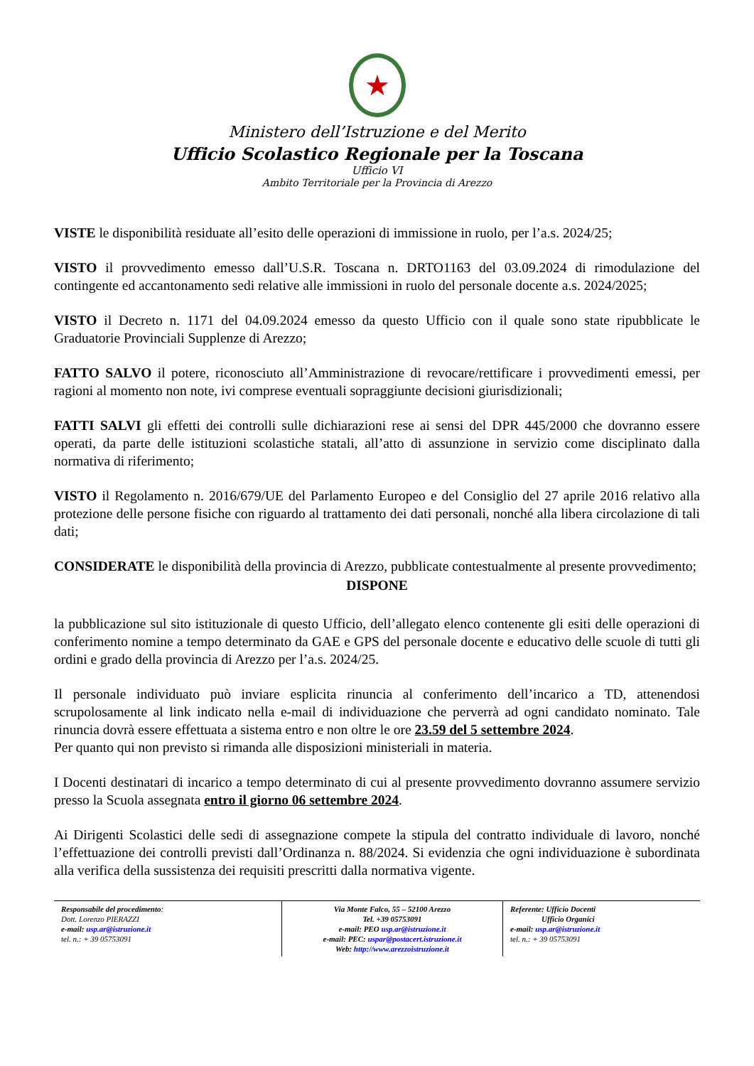★
Ministero dell’Istruzione e del Merito
Ufficio Scolastico Regionale per la Toscana
Ufficio VI
Ambito Territoriale per la Provincia di Arezzo
VISTE le disponibilità residuate all’esito delle operazioni di immissione in ruolo, per l’a.s. 2024/25;
VISTO il provvedimento emesso dall’U.S.R. Toscana n. DRTO1163 del 03.09.2024 di rimodulazione del contingente ed accantonamento sedi relative alle immissioni in ruolo del personale docente a.s. 2024/2025;
VISTO il Decreto n. 1171 del 04.09.2024 emesso da questo Ufficio con il quale sono state ripubblicate le Graduatorie Provinciali Supplenze di Arezzo;
FATTO SALVO il potere, riconosciuto all’Amministrazione di revocare/rettificare i provvedimenti emessi, per ragioni al momento non note, ivi comprese eventuali sopraggiunte decisioni giurisdizionali;
FATTI SALVI gli effetti dei controlli sulle dichiarazioni rese ai sensi del DPR 445/2000 che dovranno essere operati, da parte delle istituzioni scolastiche statali, all’atto di assunzione in servizio come disciplinato dalla normativa di riferimento;
VISTO il Regolamento n. 2016/679/UE del Parlamento Europeo e del Consiglio del 27 aprile 2016 relativo alla protezione delle persone fisiche con riguardo al trattamento dei dati personali, nonché alla libera circolazione di tali dati;
CONSIDERATE le disponibilità della provincia di Arezzo, pubblicate contestualmente al presente provvedimento;
DISPONE
la pubblicazione sul sito istituzionale di questo Ufficio, dell’allegato elenco contenente gli esiti delle operazioni di conferimento nomine a tempo determinato da GAE e GPS del personale docente e educativo delle scuole di tutti gli ordini e grado della provincia di Arezzo per l’a.s. 2024/25.
Il personale individuato può inviare esplicita rinuncia al conferimento dell’incarico a TD, attenendosi scrupolosamente al link indicato nella e-mail di individuazione che perverrà ad ogni candidato nominato. Tale rinuncia dovrà essere effettuata a sistema entro e non oltre le ore 23.59 del 5 settembre 2024.
Per quanto qui non previsto si rimanda alle disposizioni ministeriali in materia.
I Docenti destinatari di incarico a tempo determinato di cui al presente provvedimento dovranno assumere servizio presso la Scuola assegnata entro il giorno 06 settembre 2024.
Ai Dirigenti Scolastici delle sedi di assegnazione compete la stipula del contratto individuale di lavoro, nonché l’effettuazione dei controlli previsti dall’Ordinanza n. 88/2024. Si evidenzia che ogni individuazione è subordinata alla verifica della sussistenza dei requisiti prescritti dalla normativa vigente.
Responsabile del procedimento:
Dott. Lorenzo PIERAZZI
e-mail: usp.ar@istruzione.it
tel. n.: + 39 05753091
Via Monte Falco, 55 – 52100 Arezzo
Tel. +39 05753091
e-mail: PEO usp.ar@istruzione.it
e-mail: PEC: uspar@postacert.istruzione.it
Web: http://www.arezzoistruzione.it
Referente: Ufficio Docenti
Ufficio Organici
e-mail: usp.ar@istruzione.it
tel. n.: + 39 05753091